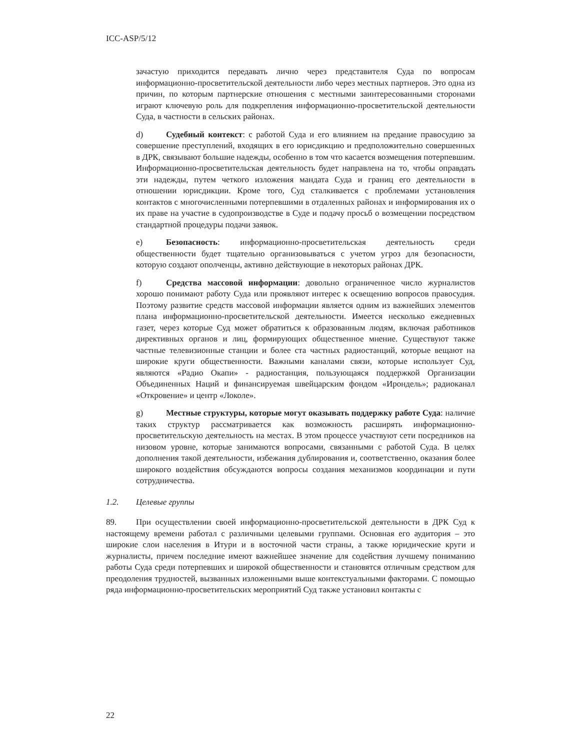ICC-ASP/5/12
зачастую приходится передавать лично через представителя Суда по вопросам информационно-просветительской деятельности либо через местных партнеров. Это одна из причин, по которым партнерские отношения с местными заинтересованными сторонами играют ключевую роль для подкрепления информационно-просветительской деятельности Суда, в частности в сельских районах.
d) Судебный контекст: с работой Суда и его влиянием на предание правосудию за совершение преступлений, входящих в его юрисдикцию и предположительно совершенных в ДРК, связывают большие надежды, особенно в том что касается возмещения потерпевшим. Информационно-просветительская деятельность будет направлена на то, чтобы оправдать эти надежды, путем четкого изложения мандата Суда и границ его деятельности в отношении юрисдикции. Кроме того, Суд сталкивается с проблемами установления контактов с многочисленными потерпевшими в отдаленных районах и информирования их о их праве на участие в судопроизводстве в Суде и подачу просьб о возмещении посредством стандартной процедуры подачи заявок.
e) Безопасность: информационно-просветительская деятельность среди общественности будет тщательно организовываться с учетом угроз для безопасности, которую создают ополченцы, активно действующие в некоторых районах ДРК.
f) Средства массовой информации: довольно ограниченное число журналистов хорошо понимают работу Суда или проявляют интерес к освещению вопросов правосудия. Поэтому развитие средств массовой информации является одним из важнейших элементов плана информационно-просветительской деятельности. Имеется несколько ежедневных газет, через которые Суд может обратиться к образованным людям, включая работников директивных органов и лиц, формирующих общественное мнение. Существуют также частные телевизионные станции и более ста частных радиостанций, которые вещают на широкие круги общественности. Важными каналами связи, которые использует Суд, являются «Радио Окапи» - радиостанция, пользующаяся поддержкой Организации Объединенных Наций и финансируемая швейцарским фондом «Ирондель»; радиоканал «Откровение» и центр «Локоле».
g) Местные структуры, которые могут оказывать поддержку работе Суда: наличие таких структур рассматривается как возможность расширять информационно-просветительскую деятельность на местах. В этом процессе участвуют сети посредников на низовом уровне, которые занимаются вопросами, связанными с работой Суда. В целях дополнения такой деятельности, избежания дублирования и, соответственно, оказания более широкого воздействия обсуждаются вопросы создания механизмов координации и пути сотрудничества.
1.2. Целевые группы
89. При осуществлении своей информационно-просветительской деятельности в ДРК Суд к настоящему времени работал с различными целевыми группами. Основная его аудитория – это широкие слои населения в Итури и в восточной части страны, а также юридические круги и журналисты, причем последние имеют важнейшее значение для содействия лучшему пониманию работы Суда среди потерпевших и широкой общественности и становятся отличным средством для преодоления трудностей, вызванных изложенными выше контекстуальными факторами. С помощью ряда информационно-просветительских мероприятий Суд также установил контакты с
22